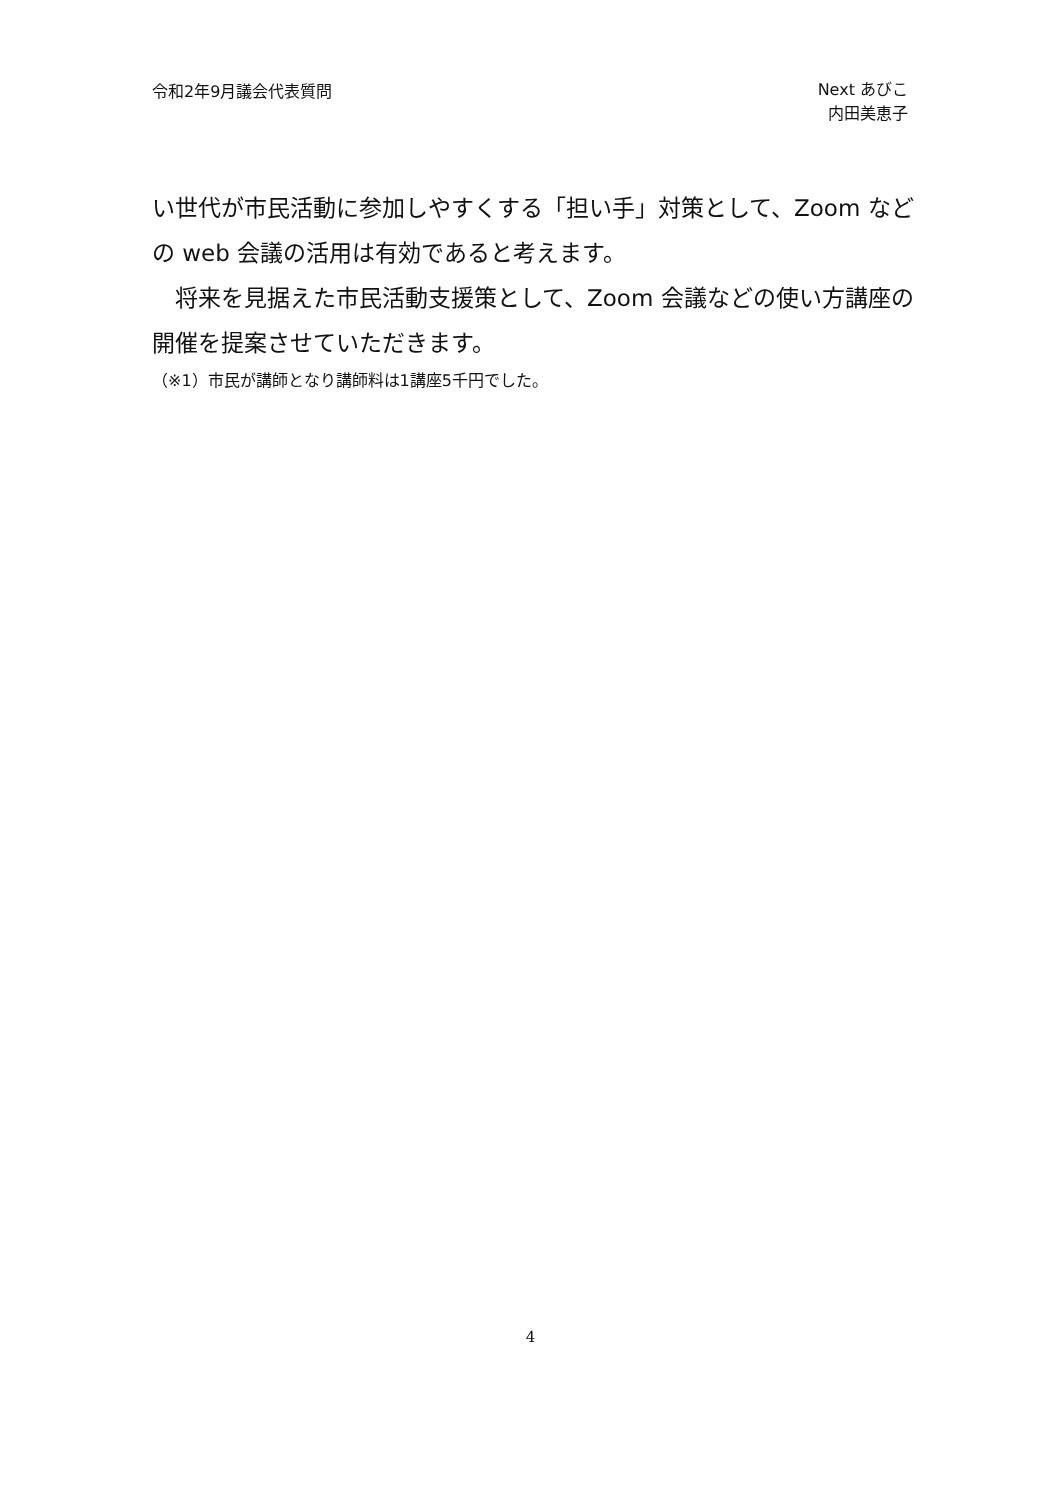令和2年9月議会代表質問
Next あびこ
内田美恵子
い世代が市民活動に参加しやすくする「担い手」対策として、Zoom などの web 会議の活用は有効であると考えます。
　将来を見据えた市民活動支援策として、Zoom 会議などの使い方講座の開催を提案させていただきます。
（※1）市民が講師となり講師料は1講座5千円でした。
4